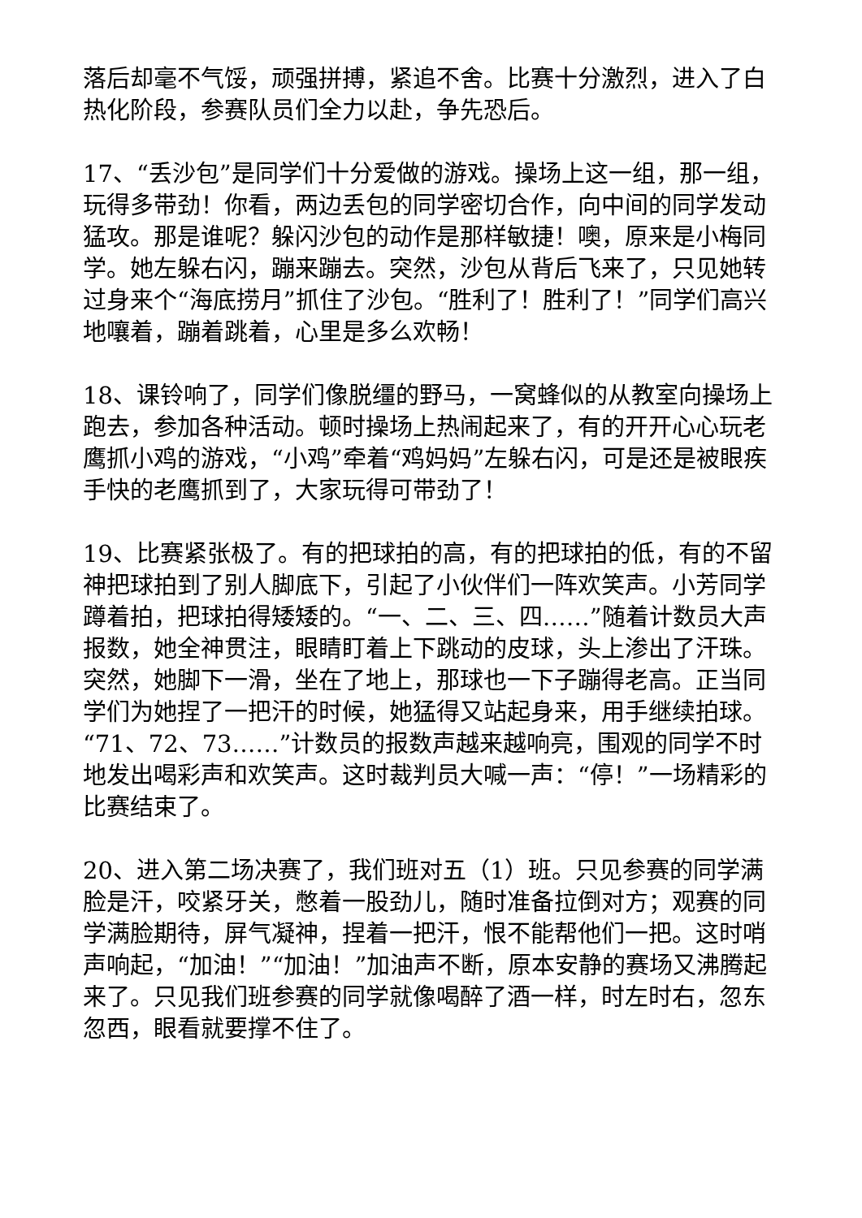落后却毫不气馁，顽强拼搏，紧追不舍。比赛十分激烈，进入了白热化阶段，参赛队员们全力以赴，争先恐后。
17、“丢沙包”是同学们十分爱做的游戏。操场上这一组，那一组，玩得多带劲！你看，两边丢包的同学密切合作，向中间的同学发动猛攻。那是谁呢？躲闪沙包的动作是那样敏捷！噢，原来是小梅同学。她左躲右闪，蹦来蹦去。突然，沙包从背后飞来了，只见她转过身来个“海底捞月”抓住了沙包。“胜利了！胜利了！”同学们高兴地嚷着，蹦着跳着，心里是多么欢畅！
18、课铃响了，同学们像脱缰的野马，一窝蜂似的从教室向操场上跑去，参加各种活动。顿时操场上热闹起来了，有的开开心心玩老鹰抓小鸡的游戏，“小鸡”牵着“鸡妈妈”左躲右闪，可是还是被眼疾手快的老鹰抓到了，大家玩得可带劲了！
19、比赛紧张极了。有的把球拍的高，有的把球拍的低，有的不留神把球拍到了别人脚底下，引起了小伙伴们一阵欢笑声。小芳同学蹲着拍，把球拍得矮矮的。“一、二、三、四……”随着计数员大声报数，她全神贯注，眼睛盯着上下跳动的皮球，头上渗出了汗珠。突然，她脚下一滑，坐在了地上，那球也一下子蹦得老高。正当同学们为她捏了一把汗的时候，她猛得又站起身来，用手继续拍球。“71、72、73……”计数员的报数声越来越响亮，围观的同学不时地发出喝彩声和欢笑声。这时裁判员大喊一声：“停！”一场精彩的比赛结束了。
20、进入第二场决赛了，我们班对五（1）班。只见参赛的同学满脸是汗，咬紧牙关，憋着一股劲儿，随时准备拉倒对方；观赛的同学满脸期待，屏气凝神，捏着一把汗，恨不能帮他们一把。这时哨声响起，“加油！”“加油！”加油声不断，原本安静的赛场又沸腾起来了。只见我们班参赛的同学就像喝醉了酒一样，时左时右，忽东忽西，眼看就要撑不住了。